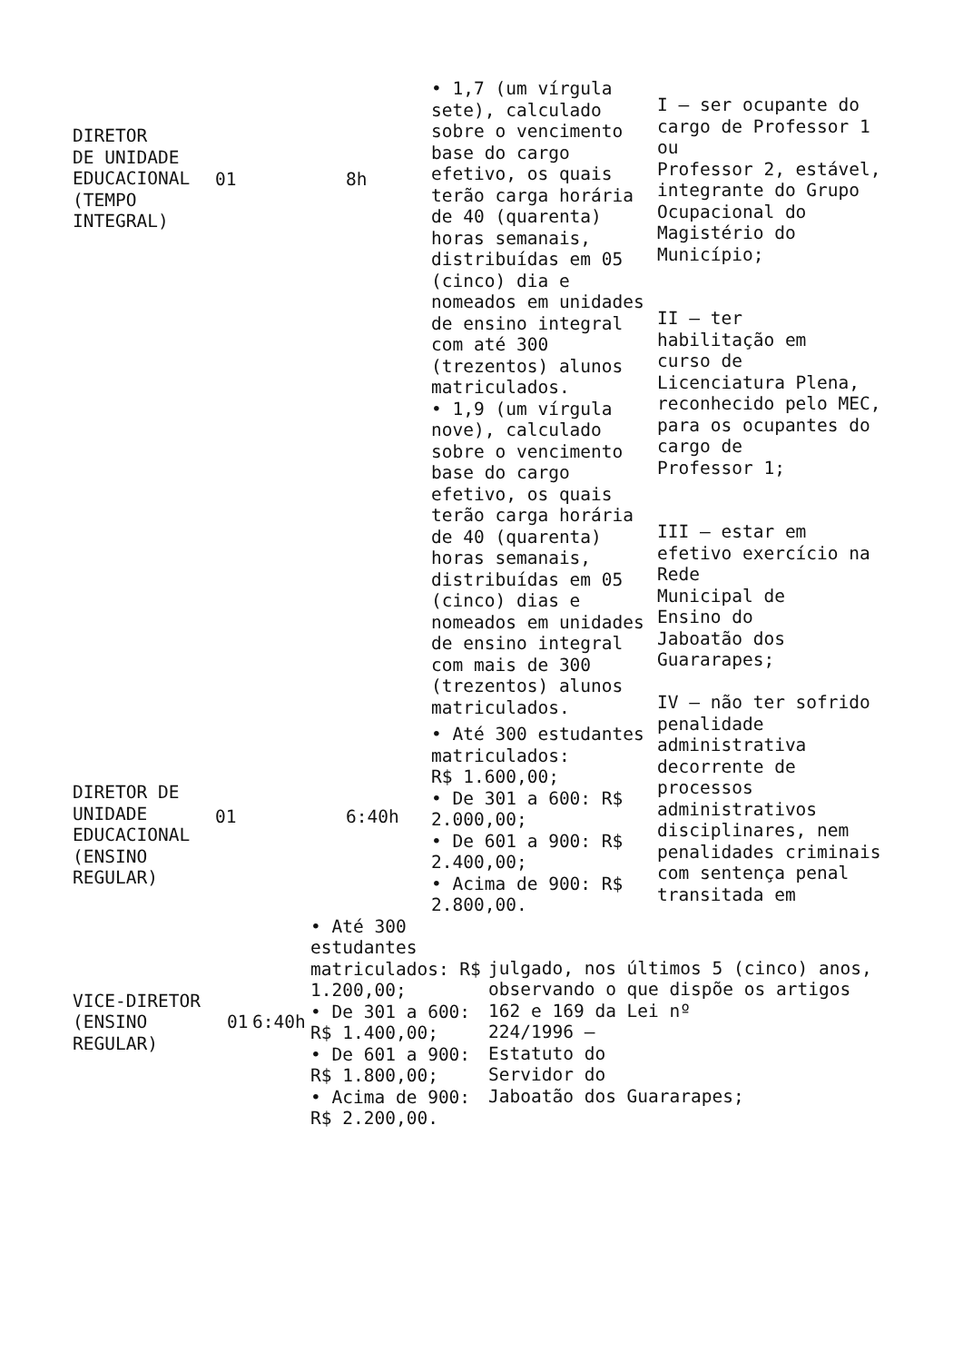| DIRETOR DE UNIDADE EDUCACIONAL (TEMPO INTEGRAL) | 01 | 8h | • 1,7 (um vírgula sete), calculado sobre o vencimento base do cargo efetivo, os quais terão carga horária de 40 (quarenta) horas semanais, distribuídas em 05 (cinco) dia e nomeados em unidades de ensino integral com até 300 (trezentos) alunos matriculados. • 1,9 (um vírgula nove), calculado sobre o vencimento base do cargo efetivo, os quais terão carga horária de 40 (quarenta) horas semanais, distribuídas em 05 (cinco) dias e nomeados em unidades de ensino integral com mais de 300 (trezentos) alunos matriculados. | I – ser ocupante do cargo de Professor 1 ou Professor 2, estável, integrante do Grupo Ocupacional do Magistério do Município; II – ter habilitação em curso de Licenciatura Plena, reconhecido pelo MEC, para os ocupantes do cargo de Professor 1; III – estar em efetivo exercício na Rede Municipal de Ensino do Jaboatão dos Guararapes; IV – não ter sofrido penalidade administrativa decorrente de processos administrativos disciplinares, nem penalidades criminais com sentença penal transitada em |
| DIRETOR DE UNIDADE EDUCACIONAL (ENSINO REGULAR) | 01 | 6:40h | • Até 300 estudantes matriculados: R$ 1.600,00; • De 301 a 600: R$ 2.000,00; • De 601 a 900: R$ 2.400,00; • Acima de 900: R$ 2.800,00. | |
| VICE-DIRETOR (ENSINO REGULAR) | 01 | 6:40h | • Até 300 estudantes matriculados: R$ 1.200,00; • De 301 a 600: R$ 1.400,00; • De 601 a 900: R$ 1.800,00; • Acima de 900: R$ 2.200,00. | julgado, nos últimos 5 (cinco) anos, observando o que dispõe os artigos 162 e 169 da Lei nº 224/1996 – Estatuto do Servidor do Jaboatão dos Guararapes; |